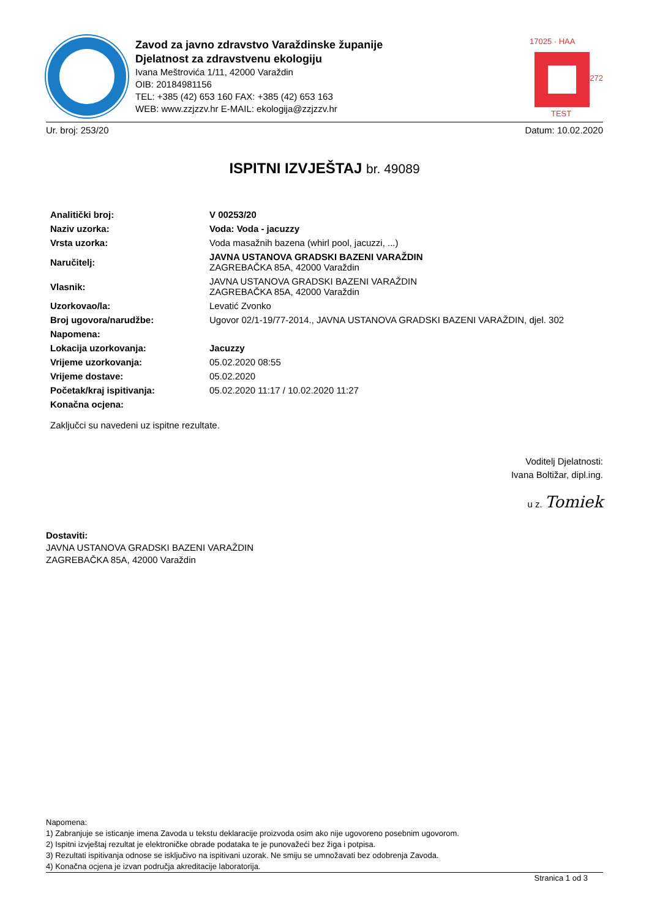Zavod za javno zdravstvo Varaždinske županije
Djelatnost za zdravstvenu ekologiju
Ivana Meštrovića 1/11, 42000 Varaždin
OIB: 20184981156
TEL: +385 (42) 653 160 FAX: +385 (42) 653 163
WEB: www.zzjzzv.hr E-MAIL: ekologija@zzjzzv.hr
17025 · HAA
TEST
1272
Ur. broj: 253/20 Datum: 10.02.2020
ISPITNI IZVJEŠTAJ br. 49089
| Analitički broj: | V 00253/20 |
| Naziv uzorka: | Voda: Voda - jacuzzy |
| Vrsta uzorka: | Voda masažnih bazena (whirl pool, jacuzzi, ...) |
| Naručitelj: | JAVNA USTANOVA GRADSKI BAZENI VARAŽDIN ZAGREBAČKA 85A, 42000 Varaždin |
| Vlasnik: | JAVNA USTANOVA GRADSKI BAZENI VARAŽDIN ZAGREBAČKA 85A, 42000 Varaždin |
| Uzorkovao/la: | Levatić Zvonko |
| Broj ugovora/narudžbe: | Ugovor 02/1-19/77-2014., JAVNA USTANOVA GRADSKI BAZENI VARAŽDIN, djel. 302 |
| Napomena: | |
| Lokacija uzorkovanja: | Jacuzzy |
| Vrijeme uzorkovanja: | 05.02.2020 08:55 |
| Vrijeme dostave: | 05.02.2020 |
| Početak/kraj ispitivanja: | 05.02.2020 11:17 / 10.02.2020 11:27 |
| Konačna ocjena: | |
Zaključci su navedeni uz ispitne rezultate.
Voditelj Djelatnosti:
Ivana Boltižar, dipl.ing.
u z. Tomiek
Dostaviti:
JAVNA USTANOVA GRADSKI BAZENI VARAŽDIN
ZAGREBAČKA 85A, 42000 Varaždin
Napomena:
1) Zabranjuje se isticanje imena Zavoda u tekstu deklaracije proizvoda osim ako nije ugovoreno posebnim ugovorom.
2) Ispitni izvještaj rezultat je elektroničke obrade podataka te je punovažeći bez žiga i potpisa.
3) Rezultati ispitivanja odnose se isključivo na ispitivani uzorak. Ne smiju se umnožavati bez odobrenja Zavoda.
4) Konačna ocjena je izvan područja akreditacije laboratorija.
Stranica 1 od 3